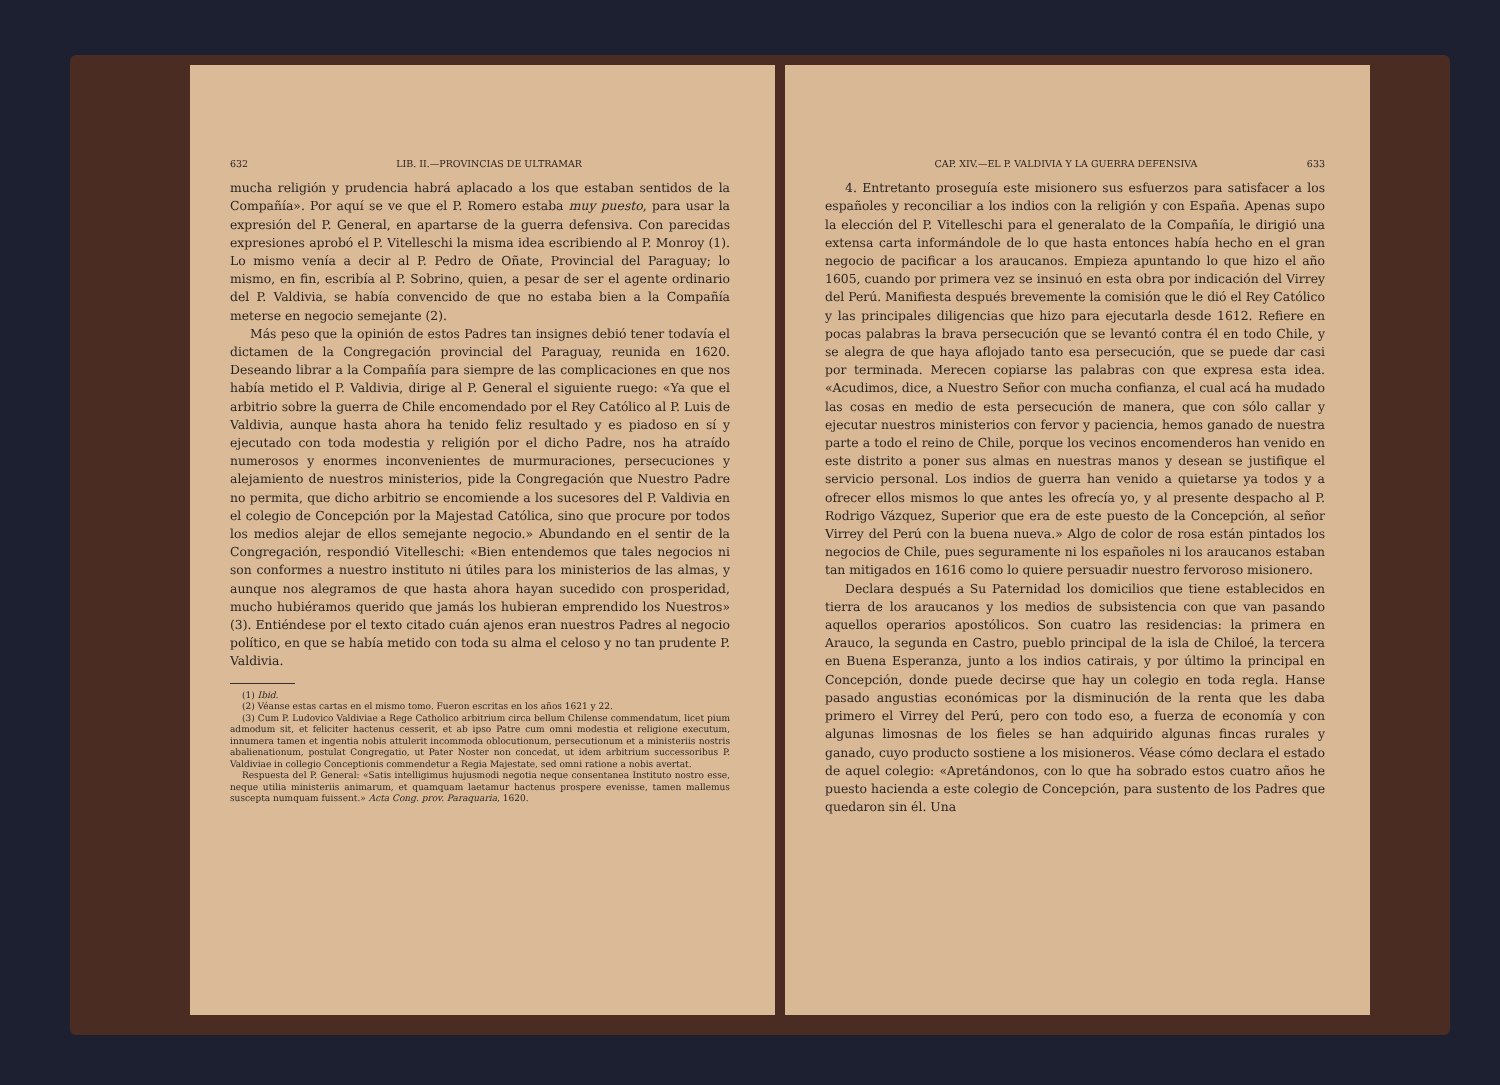632 LIB. II.—PROVINCIAS DE ULTRAMAR
mucha religión y prudencia habrá aplacado a los que estaban sentidos de la Compañía». Por aquí se ve que el P. Romero estaba muy puesto, para usar la expresión del P. General, en apartarse de la guerra defensiva. Con parecidas expresiones aprobó el P. Vitelleschi la misma idea escribiendo al P. Monroy (1). Lo mismo venía a decir al P. Pedro de Oñate, Provincial del Paraguay; lo mismo, en fin, escribía al P. Sobrino, quien, a pesar de ser el agente ordinario del P. Valdivia, se había convencido de que no estaba bien a la Compañía meterse en negocio semejante (2).
Más peso que la opinión de estos Padres tan insignes debió tener todavía el dictamen de la Congregación provincial del Paraguay, reunida en 1620. Deseando librar a la Compañía para siempre de las complicaciones en que nos había metido el P. Valdivia, dirige al P. General el siguiente ruego: «Ya que el arbitrio sobre la guerra de Chile encomendado por el Rey Católico al P. Luis de Valdivia, aunque hasta ahora ha tenido feliz resultado y es piadoso en sí y ejecutado con toda modestia y religión por el dicho Padre, nos ha atraído numerosos y enormes inconvenientes de murmuraciones, persecuciones y alejamiento de nuestros ministerios, pide la Congregación que Nuestro Padre no permita, que dicho arbitrio se encomiende a los sucesores del P. Valdivia en el colegio de Concepción por la Majestad Católica, sino que procure por todos los medios alejar de ellos semejante negocio.» Abundando en el sentir de la Congregación, respondió Vitelleschi: «Bien entendemos que tales negocios ni son conformes a nuestro instituto ni útiles para los ministerios de las almas, y aunque nos alegramos de que hasta ahora hayan sucedido con prosperidad, mucho hubiéramos querido que jamás los hubieran emprendido los Nuestros» (3). Entiéndese por el texto citado cuán ajenos eran nuestros Padres al negocio político, en que se había metido con toda su alma el celoso y no tan prudente P. Valdivia.
(1) Ibid.
(2) Véanse estas cartas en el mismo tomo. Fueron escritas en los años 1621 y 22.
(3) Cum P. Ludovico Valdiviae a Rege Catholico arbitrium circa bellum Chilense commendatum, licet pium admodum sit, et feliciter hactenus cesserit, et ab ipso Patre cum omni modestia et religione executum, innumera tamen et ingentia nobis attulerit incommoda oblocutionum, persecutionum et a ministeriis nostris abalienationum, postulat Congregatio, ut Pater Noster non concedat, ut idem arbitrium successoribus P. Valdiviae in collegio Conceptionis commendetur a Regia Majestate, sed omni ratione a nobis avertat.
Respuesta del P. General: «Satis intelligimus hujusmodi negotia neque consentanea Instituto nostro esse, neque utilia ministeriis animarum, et quamquam laetamur hactenus prospere evenisse, tamen mallemus suscepta numquam fuissent.» Acta Cong. prov. Paraquaria, 1620.
CAP. XIV.—EL P. VALDIVIA Y LA GUERRA DEFENSIVA 633
4. Entretanto proseguía este misionero sus esfuerzos para satisfacer a los españoles y reconciliar a los indios con la religión y con España. Apenas supo la elección del P. Vitelleschi para el generalato de la Compañía, le dirigió una extensa carta informándole de lo que hasta entonces había hecho en el gran negocio de pacificar a los araucanos. Empieza apuntando lo que hizo el año 1605, cuando por primera vez se insinuó en esta obra por indicación del Virrey del Perú. Manifiesta después brevemente la comisión que le dió el Rey Católico y las principales diligencias que hizo para ejecutarla desde 1612. Refiere en pocas palabras la brava persecución que se levantó contra él en todo Chile, y se alegra de que haya aflojado tanto esa persecución, que se puede dar casi por terminada. Merecen copiarse las palabras con que expresa esta idea. «Acudimos, dice, a Nuestro Señor con mucha confianza, el cual acá ha mudado las cosas en medio de esta persecución de manera, que con sólo callar y ejecutar nuestros ministerios con fervor y paciencia, hemos ganado de nuestra parte a todo el reino de Chile, porque los vecinos encomenderos han venido en este distrito a poner sus almas en nuestras manos y desean se justifique el servicio personal. Los indios de guerra han venido a quietarse ya todos y a ofrecer ellos mismos lo que antes les ofrecía yo, y al presente despacho al P. Rodrigo Vázquez, Superior que era de este puesto de la Concepción, al señor Virrey del Perú con la buena nueva.» Algo de color de rosa están pintados los negocios de Chile, pues seguramente ni los españoles ni los araucanos estaban tan mitigados en 1616 como lo quiere persuadir nuestro fervoroso misionero.
Declara después a Su Paternidad los domicilios que tiene establecidos en tierra de los araucanos y los medios de subsistencia con que van pasando aquellos operarios apostólicos. Son cuatro las residencias: la primera en Arauco, la segunda en Castro, pueblo principal de la isla de Chiloé, la tercera en Buena Esperanza, junto a los indios catirais, y por último la principal en Concepción, donde puede decirse que hay un colegio en toda regla. Hanse pasado angustias económicas por la disminución de la renta que les daba primero el Virrey del Perú, pero con todo eso, a fuerza de economía y con algunas limosnas de los fieles se han adquirido algunas fincas rurales y ganado, cuyo producto sostiene a los misioneros. Véase cómo declara el estado de aquel colegio: «Apretándonos, con lo que ha sobrado estos cuatro años he puesto hacienda a este colegio de Concepción, para sustento de los Padres que quedaron sin él. Una